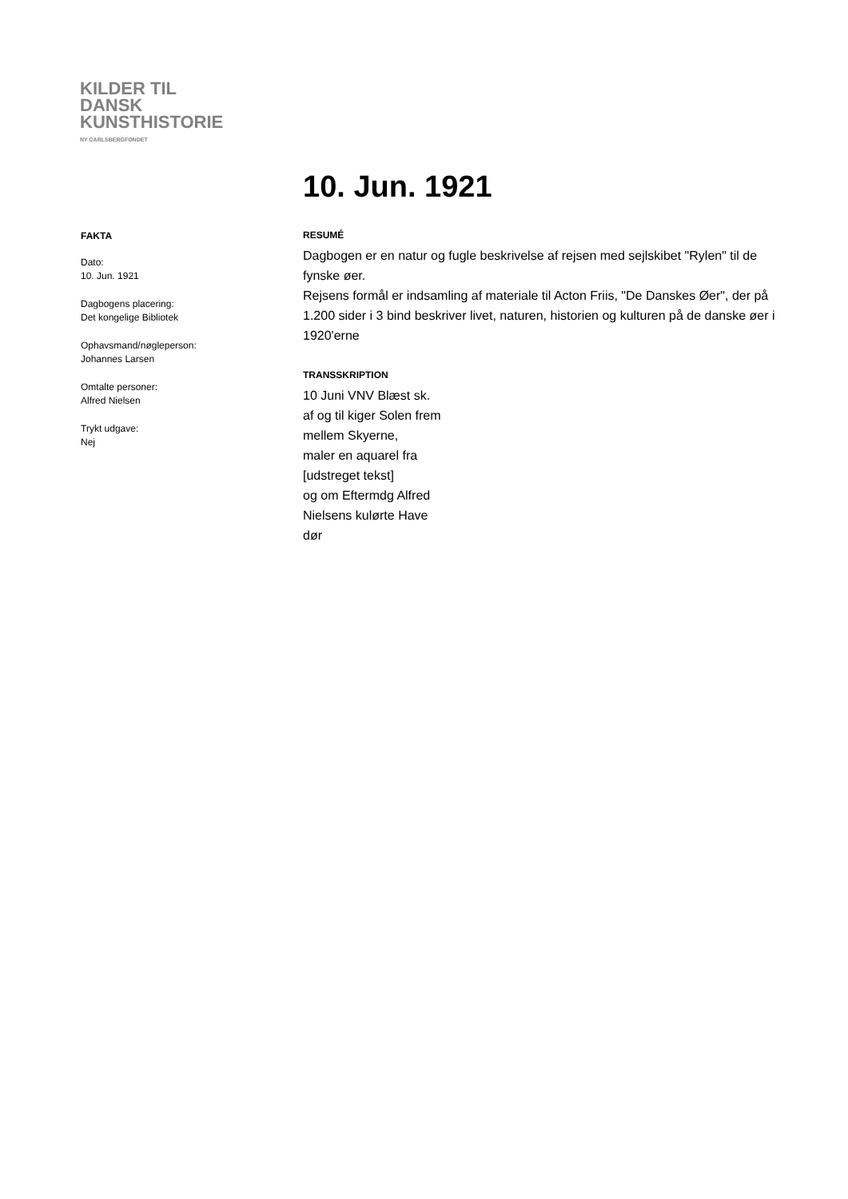KILDER TIL
DANSK
KUNSTHISTORIE
NY CARLSBERGFONDET
10. Jun. 1921
FAKTA
Dato:
10. Jun. 1921
Dagbogens placering:
Det kongelige Bibliotek
Ophavsmand/nøgleperson:
Johannes Larsen
Omtalte personer:
Alfred Nielsen
Trykt udgave:
Nej
RESUMÉ
Dagbogen er en natur og fugle beskrivelse af rejsen med sejlskibet "Rylen" til de fynske øer.
Rejsens formål er indsamling af materiale til Acton Friis, "De Danskes Øer", der på 1.200 sider i 3 bind beskriver livet, naturen, historien og kulturen på de danske øer i 1920'erne
TRANSSKRIPTION
10 Juni VNV Blæst sk.
af og til kiger Solen frem
mellem Skyerne,
maler en aquarel fra
[udstreget tekst]
og om Eftermdg Alfred
Nielsens kulørte Have
dør